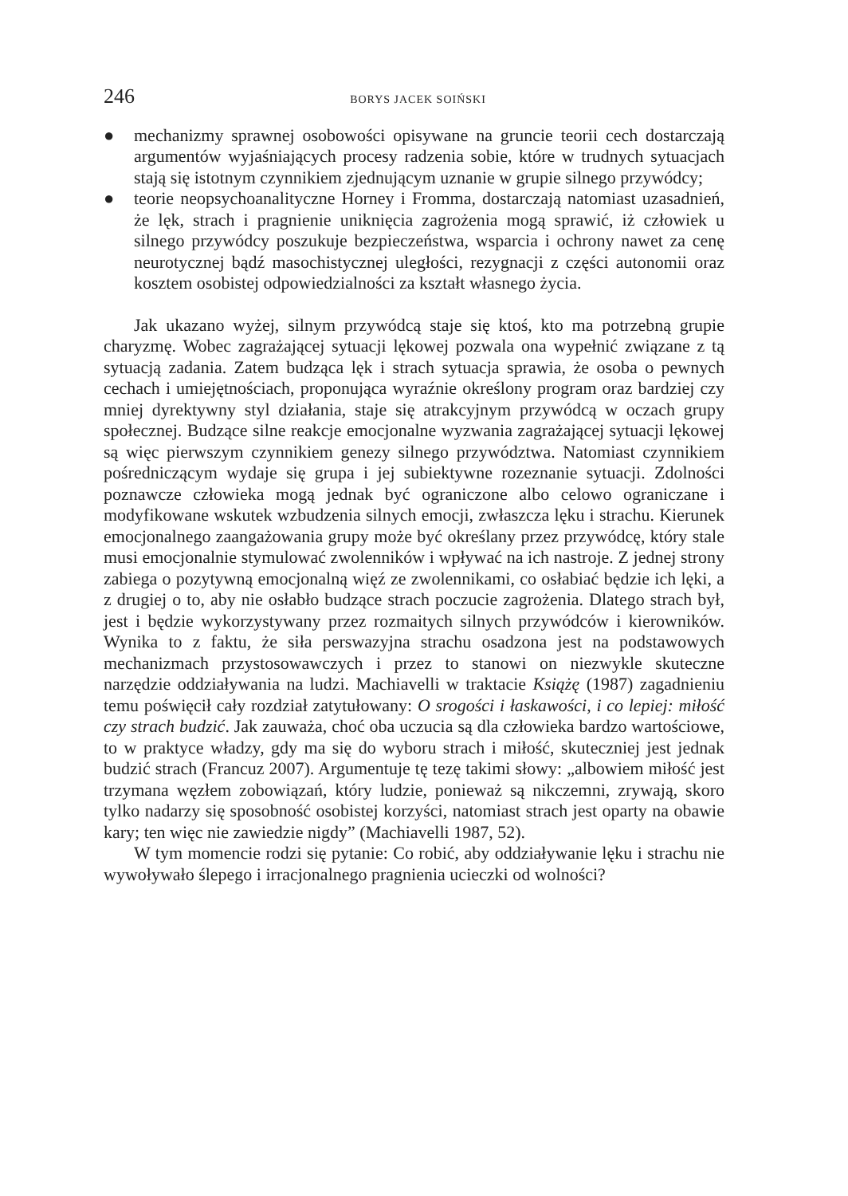246 BORYS JACEK SOIŃSKI
● mechanizmy sprawnej osobowości opisywane na gruncie teorii cech dostarczają argumentów wyjaśniających procesy radzenia sobie, które w trudnych sytuacjach stają się istotnym czynnikiem zjednującym uznanie w grupie silnego przywódcy;
● teorie neopsychoanalityczne Horney i Fromma, dostarczają natomiast uzasadnień, że lęk, strach i pragnienie uniknięcia zagrożenia mogą sprawić, iż człowiek u silnego przywódcy poszukuje bezpieczeństwa, wsparcia i ochrony nawet za cenę neurotycznej bądź masochistycznej uległości, rezygnacji z części autonomii oraz kosztem osobistej odpowiedzialności za kształt własnego życia.
Jak ukazano wyżej, silnym przywódcą staje się ktoś, kto ma potrzebną grupie charyzmę. Wobec zagrażającej sytuacji lękowej pozwala ona wypełnić związane z tą sytuacją zadania. Zatem budząca lęk i strach sytuacja sprawia, że osoba o pewnych cechach i umiejętnościach, proponująca wyraźnie określony program oraz bardziej czy mniej dyrektywny styl działania, staje się atrakcyjnym przywódcą w oczach grupy społecznej. Budzące silne reakcje emocjonalne wyzwania zagrażającej sytuacji lękowej są więc pierwszym czynnikiem genezy silnego przywództwa. Natomiast czynnikiem pośredniczącym wydaje się grupa i jej subiektywne rozeznanie sytuacji. Zdolności poznawcze człowieka mogą jednak być ograniczone albo celowo ograniczane i modyfikowane wskutek wzbudzenia silnych emocji, zwłaszcza lęku i strachu. Kierunek emocjonalnego zaangażowania grupy może być określany przez przywódcę, który stale musi emocjonalnie stymulować zwolenników i wpływać na ich nastroje. Z jednej strony zabiega o pozytywną emocjonalną więź ze zwolennikami, co osłabiać będzie ich lęki, a z drugiej o to, aby nie osłabło budzące strach poczucie zagrożenia. Dlatego strach był, jest i będzie wykorzystywany przez rozmaitych silnych przywódców i kierowników. Wynika to z faktu, że siła perswazyjna strachu osadzona jest na podstawowych mechanizmach przystosowawczych i przez to stanowi on niezwykle skuteczne narzędzie oddziaływania na ludzi. Machiavelli w traktacie Książę (1987) zagadnieniu temu poświęcił cały rozdział zatytułowany: O srogości i łaskawości, i co lepiej: miłość czy strach budzić. Jak zauważa, choć oba uczucia są dla człowieka bardzo wartościowe, to w praktyce władzy, gdy ma się do wyboru strach i miłość, skuteczniej jest jednak budzić strach (Francuz 2007). Argumentuje tę tezę takimi słowy: „albowiem miłość jest trzymana węzłem zobowiązań, który ludzie, ponieważ są nikczemni, zrywają, skoro tylko nadarzy się sposobność osobistej korzyści, natomiast strach jest oparty na obawie kary; ten więc nie zawiedzie nigdy” (Machiavelli 1987, 52).
W tym momencie rodzi się pytanie: Co robić, aby oddziaływanie lęku i strachu nie wywoływało ślepego i irracjonalnego pragnienia ucieczki od wolności?